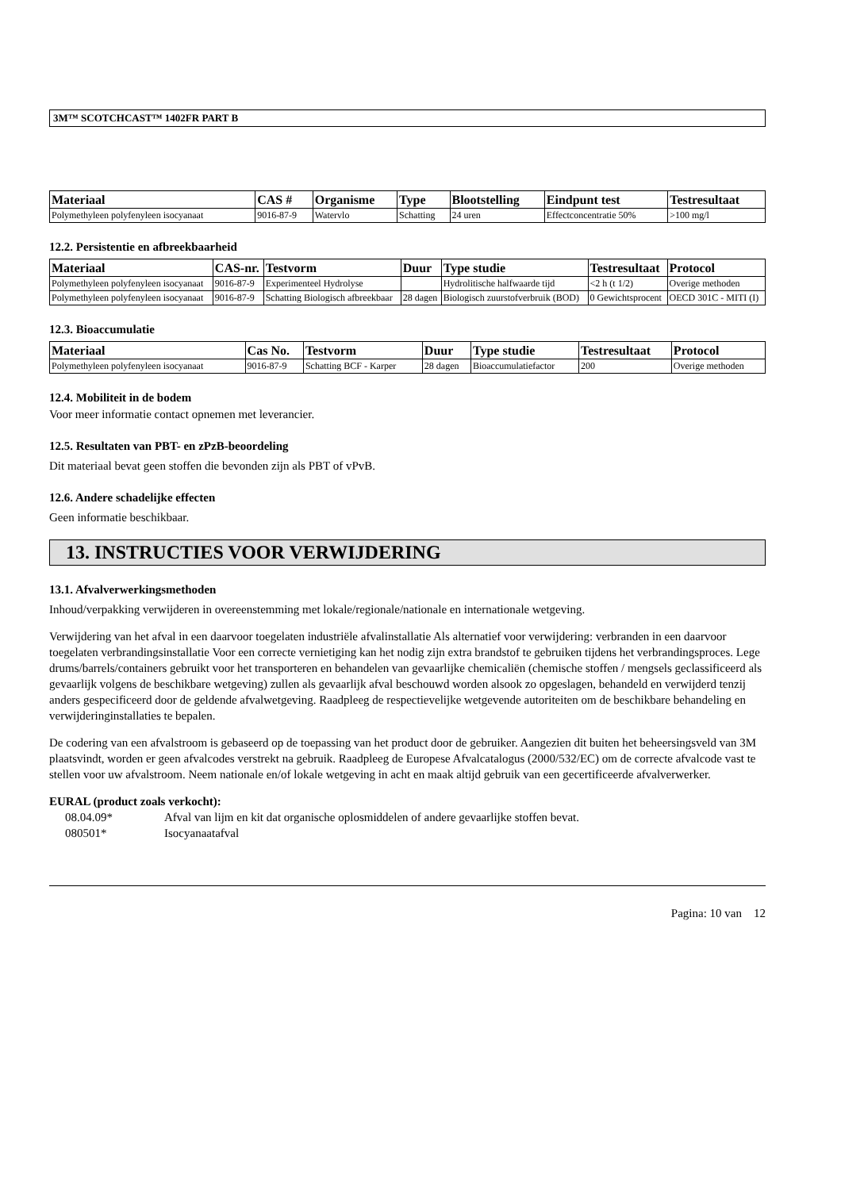3M™ SCOTCHCAST™ 1402FR PART B
| Materiaal | CAS # | Organisme | Type | Blootstelling | Eindpunt test | Testresultaat |
| --- | --- | --- | --- | --- | --- | --- |
| Polymethyleen polyfenyleen isocyanaat | 9016-87-9 | Watervlo | Schatting | 24 uren | Effectconcentratie 50% | >100 mg/l |
12.2. Persistentie en afbreekbaarheid
| Materiaal | CAS-nr. | Testvorm | Duur | Type studie | Testresultaat | Protocol |
| --- | --- | --- | --- | --- | --- | --- |
| Polymethyleen polyfenyleen isocyanaat | 9016-87-9 | Experimenteel Hydrolyse | | Hydrolitische halfwaarde tijd | <2 h (t 1/2) | Overige methoden |
| Polymethyleen polyfenyleen isocyanaat | 9016-87-9 | Schatting Biologisch afbreekbaar | 28 dagen | Biologisch zuurstofverbruik (BOD) | 0 Gewichtsprocent | OECD 301C - MITI (I) |
12.3. Bioaccumulatie
| Materiaal | Cas No. | Testvorm | Duur | Type studie | Testresultaat | Protocol |
| --- | --- | --- | --- | --- | --- | --- |
| Polymethyleen polyfenyleen isocyanaat | 9016-87-9 | Schatting BCF - Karper | 28 dagen | Bioaccumulatiefactor | 200 | Overige methoden |
12.4. Mobiliteit in de bodem
Voor meer informatie contact opnemen met leverancier.
12.5. Resultaten van PBT- en zPzB-beoordeling
Dit materiaal bevat geen stoffen die bevonden zijn als PBT of vPvB.
12.6. Andere schadelijke effecten
Geen informatie beschikbaar.
13. INSTRUCTIES VOOR VERWIJDERING
13.1. Afvalverwerkingsmethoden
Inhoud/verpakking verwijderen in overeenstemming met lokale/regionale/nationale en internationale wetgeving.
Verwijdering van het afval in een daarvoor toegelaten industriële afvalinstallatie Als alternatief voor verwijdering: verbranden in een daarvoor toegelaten verbrandingsinstallatie Voor een correcte vernietiging kan het nodig zijn extra brandstof te gebruiken tijdens het verbrandingsproces. Lege drums/barrels/containers gebruikt voor het transporteren en behandelen van gevaarlijke chemicaliën (chemische stoffen / mengsels geclassificeerd als gevaarlijk volgens de beschikbare wetgeving) zullen als gevaarlijk afval beschouwd worden alsook zo opgeslagen, behandeld en verwijderd tenzij anders gespecificeerd door de geldende afvalwetgeving. Raadpleeg de respectievelijke wetgevende autoriteiten om de beschikbare behandeling en verwijderinginstallaties te bepalen.
De codering van een afvalstroom is gebaseerd op de toepassing van het product door de gebruiker. Aangezien dit buiten het beheersingsveld van 3M plaatsvindt, worden er geen afvalcodes verstrekt na gebruik. Raadpleeg de Europese Afvalcatalogus (2000/532/EC) om de correcte afvalcode vast te stellen voor uw afvalstroom. Neem nationale en/of lokale wetgeving in acht en maak altijd gebruik van een gecertificeerde afvalverwerker.
EURAL (product zoals verkocht):
08.04.09* Afval van lijm en kit dat organische oplosmiddelen of andere gevaarlijke stoffen bevat.
080501* Isocyanaatafval
Pagina: 10 van 12